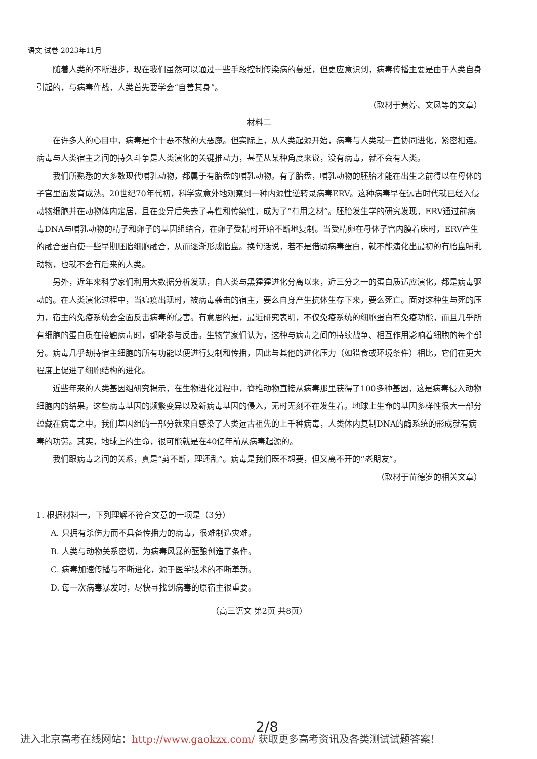语文 试卷 2023年11月
随着人类的不断进步，现在我们虽然可以通过一些手段控制传染病的蔓延，但更应意识到，病毒传播主要是由于人类自身引起的，与病毒作战，人类首先要学会“自善其身”。
（取材于黄婷、文凤等的文章）
材料二
在许多人的心目中，病毒是个十恶不赦的大恶魔。但实际上，从人类起源开始，病毒与人类就一直协同进化，紧密相连。病毒与人类宿主之间的持久斗争是人类演化的关键推动力，甚至从某种角度来说，没有病毒，就不会有人类。
我们所熟悉的大多数现代哺乳动物，都属于有胎盘的哺乳动物。有了胎盘，哺乳动物的胚胎才能在出生之前得以在母体的子宫里面发育成熟。20世纪70年代初，科学家意外地观察到一种内源性逆转录病毒ERV。这种病毒早在远古时代就已经入侵动物细胞并在动物体内定居，且在变异后失去了毒性和传染性，成为了“有用之材”。胚胎发生学的研究发现，ERV通过前病毒DNA与哺乳动物的精子和卵子的基因组结合，在卵子受精时开始不断地复制。当受精卵在母体子宫内膜着床时，ERV产生的融合蛋白使一些早期胚胎细胞融合，从而逐渐形成胎盘。换句话说，若不是借助病毒蛋白，就不能演化出最初的有胎盘哺乳动物，也就不会有后来的人类。
另外，近年来科学家们利用大数据分析发现，自人类与黑猩猩进化分离以来，近三分之一的蛋白质适应演化，都是病毒驱动的。在人类演化过程中，当瘟疫出现时，被病毒袭击的宿主，要么自身产生抗体生存下来，要么死亡。面对这种生与死的压力，宿主的免疫系统会全面反击病毒的侵害。有意思的是，最近研究表明，不仅免疫系统的细胞蛋白有免疫功能，而且几乎所有细胞的蛋白质在接触病毒时，都能参与反击。生物学家们认为，这种与病毒之间的持续战争、相互作用影响着细胞的每个部分。病毒几乎劫持宿主细胞的所有功能以便进行复制和传播，因此与其他的进化压力（如猎食或环境条件）相比，它们在更大程度上促进了细胞结构的进化。
近些年来的人类基因组研究揭示，在生物进化过程中，脊椎动物直接从病毒那里获得了100多种基因，这是病毒侵入动物细胞内的结果。这些病毒基因的频繁变异以及新病毒基因的侵入，无时无刻不在发生着。地球上生命的基因多样性很大一部分蕴藏在病毒之中。我们基因组的一部分就来自感染了人类远古祖先的上千种病毒，人类体内复制DNA的酶系统的形成就有病毒的功劳。其实，地球上的生命，很可能就是在40亿年前从病毒起源的。
我们跟病毒之间的关系，真是“剪不断，理还乱”。病毒是我们既不想要，但又离不开的“老朋友”。
（取材于苗德岁的相关文章）
1. 根据材料一，下列理解不符合文意的一项是（3分）
A. 只拥有杀伤力而不具备传播力的病毒，很难制造灾难。
B. 人类与动物关系密切，为病毒风暴的酝酿创造了条件。
C. 病毒加速传播与不断进化，源于医学技术的不断革新。
D. 每一次病毒暴发时，尽快寻找到病毒的原宿主很重要。
（高三语文 第2页 共8页）
2/8
进入北京高考在线网站：http://www.gaokzx.com/ 获取更多高考资讯及各类测试试题答案！